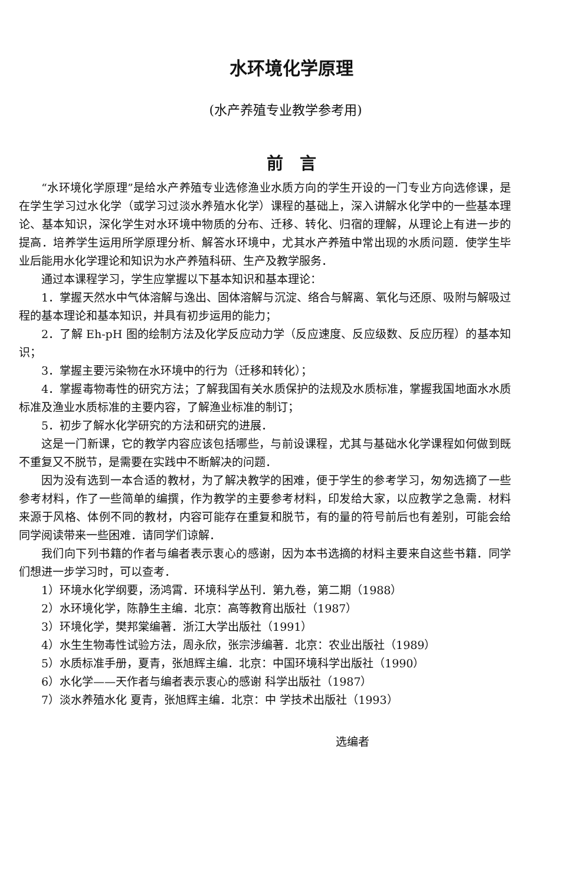水环境化学原理
(水产养殖专业教学参考用)
前　言
“水环境化学原理”是给水产养殖专业选修渔业水质方向的学生开设的一门专业方向选修课，是在学生学习过水化学（或学习过淡水养殖水化学）课程的基础上，深入讲解水化学中的一些基本理论、基本知识，深化学生对水环境中物质的分布、迁移、转化、归宿的理解，从理论上有进一步的提高．培养学生运用所学原理分析、解答水环境中，尤其水产养殖中常出现的水质问题．使学生毕业后能用水化学理论和知识为水产养殖科研、生产及教学服务．
通过本课程学习，学生应掌握以下基本知识和基本理论：
1．掌握天然水中气体溶解与逸出、固体溶解与沉淀、络合与解离、氧化与还原、吸附与解吸过程的基本理论和基本知识，并具有初步运用的能力；
2．了解 Eh-pH 图的绘制方法及化学反应动力学（反应速度、反应级数、反应历程）的基本知识；
3．掌握主要污染物在水环境中的行为（迁移和转化）；
4．掌握毒物毒性的研究方法；了解我国有关水质保护的法规及水质标准，掌握我国地面水水质标准及渔业水质标准的主要内容，了解渔业标准的制订；
5．初步了解水化学研究的方法和研究的进展．
这是一门新课，它的教学内容应该包括哪些，与前设课程，尤其与基础水化学课程如何做到既不重复又不脱节，是需要在实践中不断解决的问题．
因为没有选到一本合适的教材，为了解决教学的困难，便于学生的参考学习，匆匆选摘了一些参考材料，作了一些简单的编撰，作为教学的主要参考材料，印发给大家，以应教学之急需．材料来源于风格、体例不同的教材，内容可能存在重复和脱节，有的量的符号前后也有差别，可能会给同学阅读带来一些困难．请同学们谅解．
我们向下列书籍的作者与编者表示衷心的感谢，因为本书选摘的材料主要来自这些书籍．同学们想进一步学习时，可以查考．
1）环境水化学纲要，汤鸿霄．环境科学丛刊．第九卷，第二期（1988）
2）水环境化学，陈静生主编．北京：高等教育出版社（1987）
3）环境化学，樊邦棠编著．浙江大学出版社（1991）
4）水生生物毒性试验方法，周永欣，张宗涉编著．北京：农业出版社（1989）
5）水质标准手册，夏青，张旭辉主编．北京：中国环境科学出版社（1990）
6）水化学——天作者与编者表示衷心的感谢 科学出版社（1987）
7）淡水养殖水化 夏青，张旭辉主编．北京：中 学技术出版社（1993）
选编者